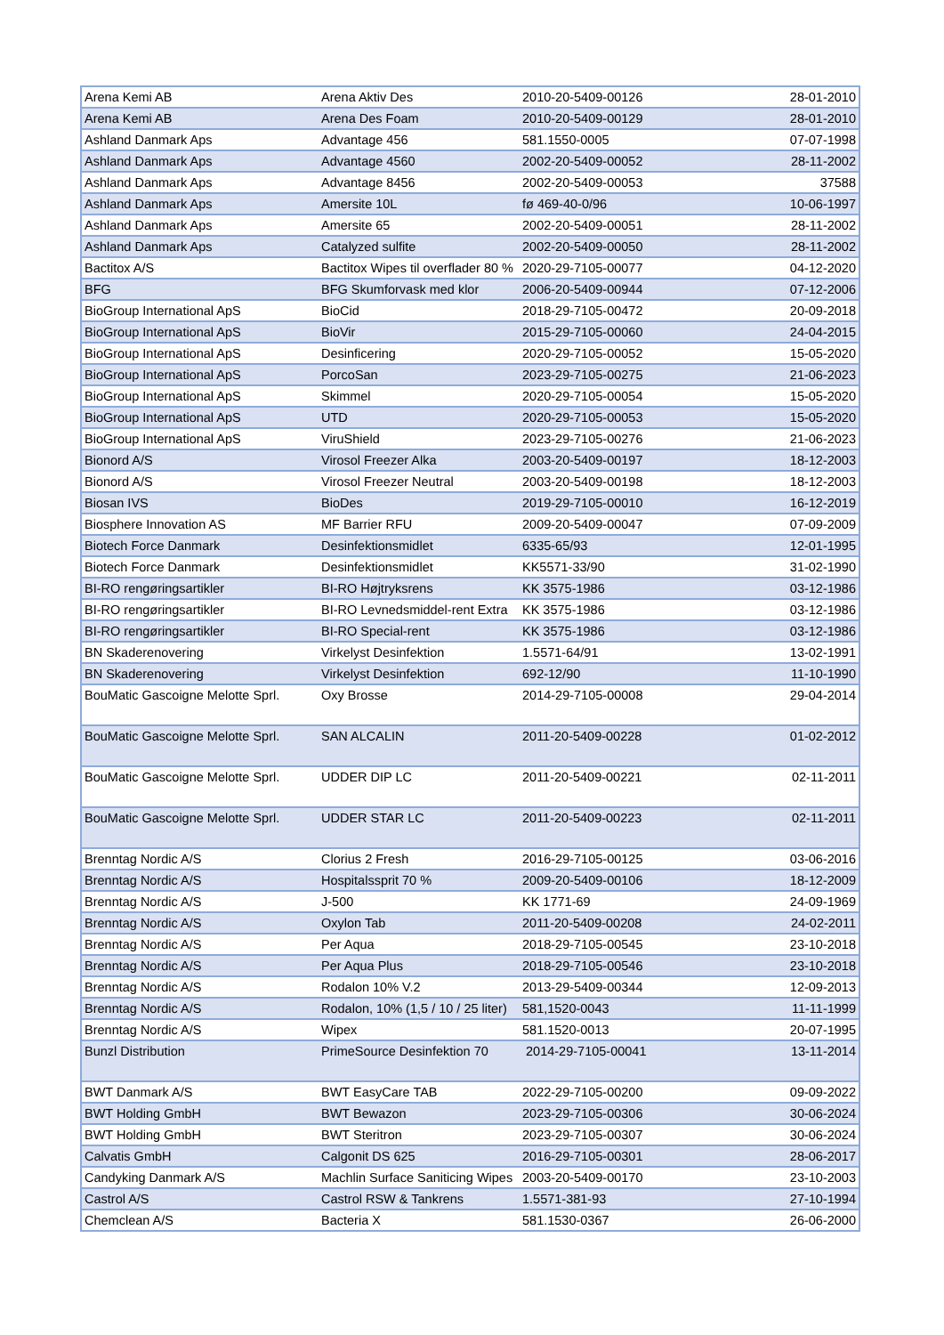| Arena Kemi AB | Arena Aktiv Des | 2010-20-5409-00126 | 28-01-2010 |
| Arena Kemi AB | Arena Des Foam | 2010-20-5409-00129 | 28-01-2010 |
| Ashland Danmark Aps | Advantage 456 | 581.1550-0005 | 07-07-1998 |
| Ashland Danmark Aps | Advantage 4560 | 2002-20-5409-00052 | 28-11-2002 |
| Ashland Danmark Aps | Advantage 8456 | 2002-20-5409-00053 | 37588 |
| Ashland Danmark Aps | Amersite 10L | fø 469-40-0/96 | 10-06-1997 |
| Ashland Danmark Aps | Amersite 65 | 2002-20-5409-00051 | 28-11-2002 |
| Ashland Danmark Aps | Catalyzed sulfite | 2002-20-5409-00050 | 28-11-2002 |
| Bactitox A/S | Bactitox Wipes til overflader 80 % | 2020-29-7105-00077 | 04-12-2020 |
| BFG | BFG Skumforvask med klor | 2006-20-5409-00944 | 07-12-2006 |
| BioGroup International ApS | BioCid | 2018-29-7105-00472 | 20-09-2018 |
| BioGroup International ApS | BioVir | 2015-29-7105-00060 | 24-04-2015 |
| BioGroup International ApS | Desinficering | 2020-29-7105-00052 | 15-05-2020 |
| BioGroup International ApS | PorcoSan | 2023-29-7105-00275 | 21-06-2023 |
| BioGroup International ApS | Skimmel | 2020-29-7105-00054 | 15-05-2020 |
| BioGroup International ApS | UTD | 2020-29-7105-00053 | 15-05-2020 |
| BioGroup International ApS | ViruShield | 2023-29-7105-00276 | 21-06-2023 |
| Bionord A/S | Virosol Freezer Alka | 2003-20-5409-00197 | 18-12-2003 |
| Bionord A/S | Virosol Freezer Neutral | 2003-20-5409-00198 | 18-12-2003 |
| Biosan IVS | BioDes | 2019-29-7105-00010 | 16-12-2019 |
| Biosphere Innovation AS | MF Barrier RFU | 2009-20-5409-00047 | 07-09-2009 |
| Biotech Force Danmark | Desinfektionsmidlet | 6335-65/93 | 12-01-1995 |
| Biotech Force Danmark | Desinfektionsmidlet | KK5571-33/90 | 31-02-1990 |
| BI-RO rengøringsartikler | BI-RO Højtryksrens | KK 3575-1986 | 03-12-1986 |
| BI-RO rengøringsartikler | BI-RO Levnedsmiddel-rent Extra | KK 3575-1986 | 03-12-1986 |
| BI-RO rengøringsartikler | BI-RO Special-rent | KK 3575-1986 | 03-12-1986 |
| BN Skaderenovering | Virkelyst Desinfektion | 1.5571-64/91 | 13-02-1991 |
| BN Skaderenovering | Virkelyst Desinfektion | 692-12/90 | 11-10-1990 |
| BouMatic Gascoigne Melotte Sprl. | Oxy Brosse | 2014-29-7105-00008 | 29-04-2014 |
| BouMatic Gascoigne Melotte Sprl. | SAN ALCALIN | 2011-20-5409-00228 | 01-02-2012 |
| BouMatic Gascoigne Melotte Sprl. | UDDER DIP LC | 2011-20-5409-00221 | 02-11-2011 |
| BouMatic Gascoigne Melotte Sprl. | UDDER STAR LC | 2011-20-5409-00223 | 02-11-2011 |
| Brenntag Nordic A/S | Clorius 2 Fresh | 2016-29-7105-00125 | 03-06-2016 |
| Brenntag Nordic A/S | Hospitalssprit 70 % | 2009-20-5409-00106 | 18-12-2009 |
| Brenntag Nordic A/S | J-500 | KK 1771-69 | 24-09-1969 |
| Brenntag Nordic A/S | Oxylon Tab | 2011-20-5409-00208 | 24-02-2011 |
| Brenntag Nordic A/S | Per Aqua | 2018-29-7105-00545 | 23-10-2018 |
| Brenntag Nordic A/S | Per Aqua Plus | 2018-29-7105-00546 | 23-10-2018 |
| Brenntag Nordic A/S | Rodalon 10% V.2 | 2013-29-5409-00344 | 12-09-2013 |
| Brenntag Nordic A/S | Rodalon, 10% (1,5 / 10 / 25 liter) | 581,1520-0043 | 11-11-1999 |
| Brenntag Nordic A/S | Wipex | 581.1520-0013 | 20-07-1995 |
| Bunzl Distribution | PrimeSource Desinfektion 70 | 2014-29-7105-00041 | 13-11-2014 |
| BWT Danmark A/S | BWT EasyCare TAB | 2022-29-7105-00200 | 09-09-2022 |
| BWT Holding GmbH | BWT Bewazon | 2023-29-7105-00306 | 30-06-2024 |
| BWT Holding GmbH | BWT Steritron | 2023-29-7105-00307 | 30-06-2024 |
| Calvatis GmbH | Calgonit DS 625 | 2016-29-7105-00301 | 28-06-2017 |
| Candyking Danmark A/S | Machlin Surface Saniticing Wipes | 2003-20-5409-00170 | 23-10-2003 |
| Castrol A/S | Castrol RSW & Tankrens | 1.5571-381-93 | 27-10-1994 |
| Chemclean A/S | Bacteria X | 581.1530-0367 | 26-06-2000 |